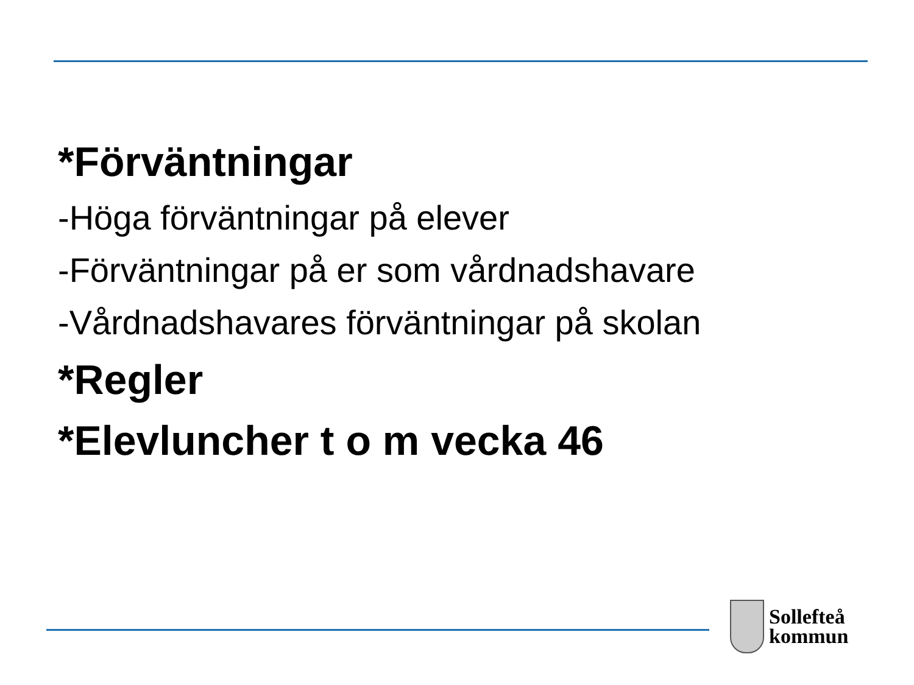*Förväntningar
-Höga förväntningar på elever
-Förväntningar på er som vårdnadshavare
-Vårdnadshavares förväntningar på skolan
*Regler
*Elevluncher t o m vecka 46
Sollefteå
kommun